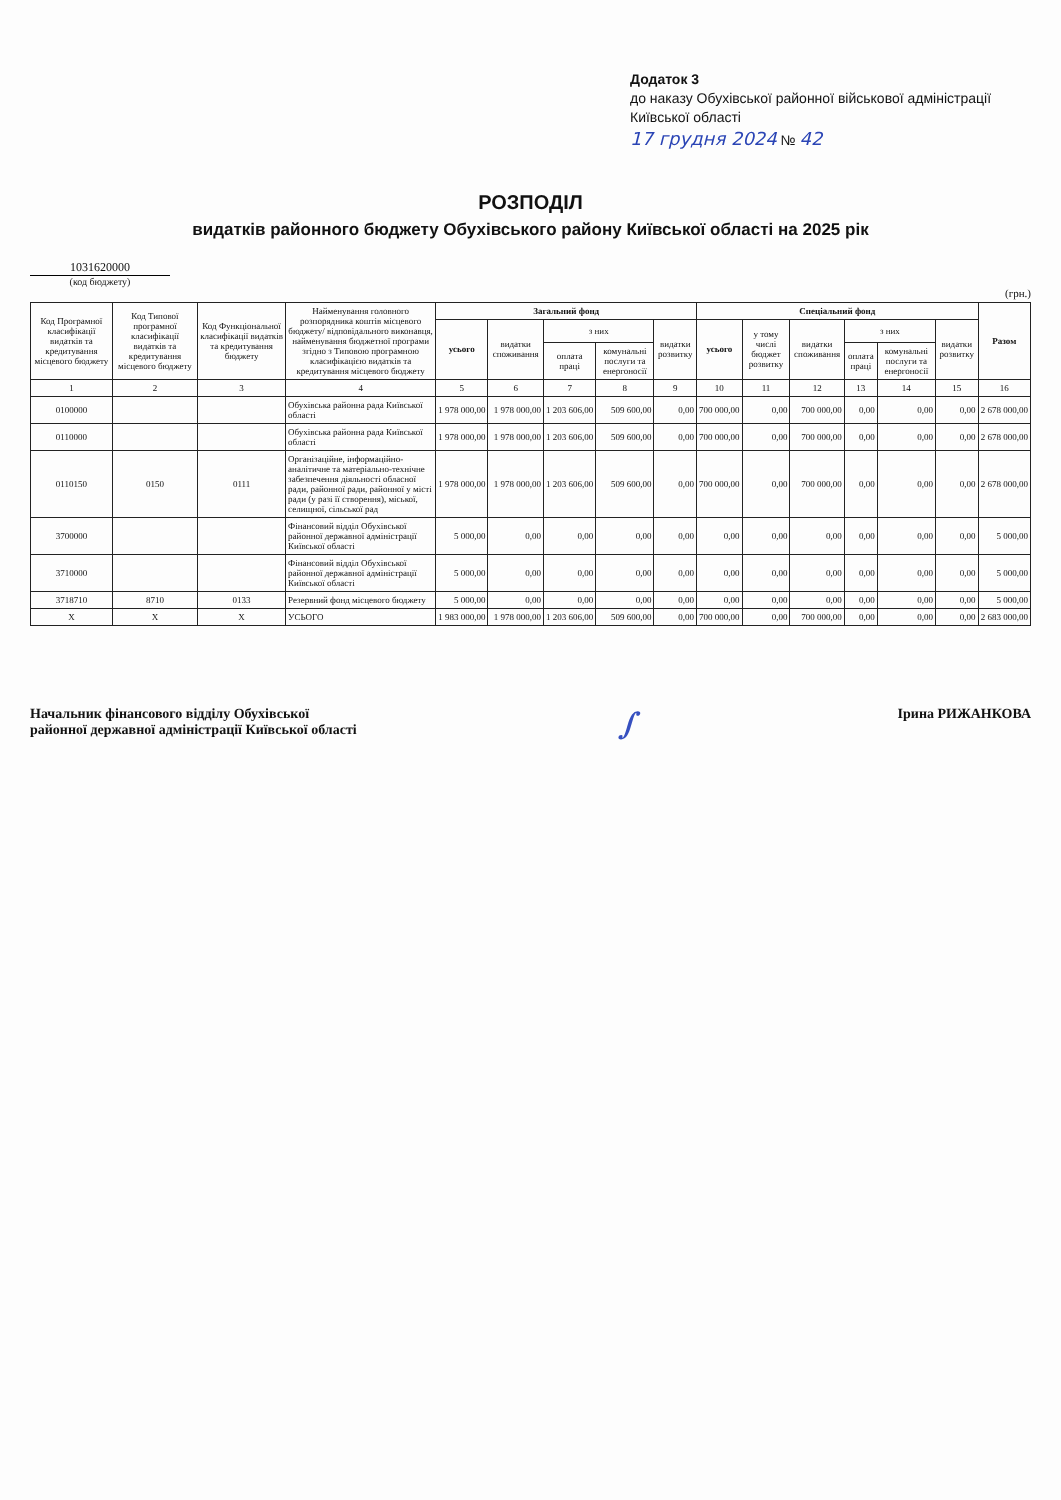Додаток 3
до наказу Обухівської районної військової адміністрації Київської області
17 грудня 2024 № 42
РОЗПОДІЛ
видатків районного бюджету Обухівського району Київської області на 2025 рік
1031620000
(код бюджету)
(грн.)
| Код Програмної класифікації видатків та кредитування місцевого бюджету | Код Типової програмної класифікації видатків та кредитування місцевого бюджету | Код Функціональної класифікації видатків та кредитування бюджету | Найменування головного розпорядника коштів місцевого бюджету/ відповідального виконавця, найменування бюджетної програми згідно з Типовою програмною класифікацією видатків та кредитування місцевого бюджету | Загальний фонд | | | | | Спеціальний фонд | | | | | | Разом |
| --- | --- | --- | --- | --- | --- | --- | --- | --- | --- | --- | --- | --- | --- | --- | --- |
| | | | | усього | видатки споживання | з них | | видатки розвитку | усього | у тому числі бюджет розвитку | видатки споживання | з них | | видатки розвитку | |
| | | | | | | оплата праці | комунальні послуги та енергоносії | | | | | оплата праці | комунальні послуги та енергоносії | | |
| 1 | 2 | 3 | 4 | 5 | 6 | 7 | 8 | 9 | 10 | 11 | 12 | 13 | 14 | 15 | 16 |
| 0100000 | | | Обухівська районна рада Київської області | 1 978 000,00 | 1 978 000,00 | 1 203 606,00 | 509 600,00 | 0,00 | 700 000,00 | 0,00 | 700 000,00 | 0,00 | 0,00 | 0,00 | 2 678 000,00 |
| 0110000 | | | Обухівська районна рада Київської області | 1 978 000,00 | 1 978 000,00 | 1 203 606,00 | 509 600,00 | 0,00 | 700 000,00 | 0,00 | 700 000,00 | 0,00 | 0,00 | 0,00 | 2 678 000,00 |
| 0110150 | 0150 | 0111 | Організаційне, інформаційно-аналітичне та матеріально-технічне забезпечення діяльності обласної ради, районної ради, районної у місті ради (у разі її створення), міської, селищної, сільської рад | 1 978 000,00 | 1 978 000,00 | 1 203 606,00 | 509 600,00 | 0,00 | 700 000,00 | 0,00 | 700 000,00 | 0,00 | 0,00 | 0,00 | 2 678 000,00 |
| 3700000 | | | Фінансовий відділ Обухівської районної державної адміністрації Київської області | 5 000,00 | 0,00 | 0,00 | 0,00 | 0,00 | 0,00 | 0,00 | 0,00 | 0,00 | 0,00 | 0,00 | 5 000,00 |
| 3710000 | | | Фінансовий відділ Обухівської районної державної адміністрації Київської області | 5 000,00 | 0,00 | 0,00 | 0,00 | 0,00 | 0,00 | 0,00 | 0,00 | 0,00 | 0,00 | 0,00 | 5 000,00 |
| 3718710 | 8710 | 0133 | Резервний фонд місцевого бюджету | 5 000,00 | 0,00 | 0,00 | 0,00 | 0,00 | 0,00 | 0,00 | 0,00 | 0,00 | 0,00 | 0,00 | 5 000,00 |
| X | X | X | УСЬОГО | 1 983 000,00 | 1 978 000,00 | 1 203 606,00 | 509 600,00 | 0,00 | 700 000,00 | 0,00 | 700 000,00 | 0,00 | 0,00 | 0,00 | 2 683 000,00 |
Начальник фінансового відділу Обухівської
районної державної адміністрації Київської області
∫
Ірина РИЖАНКОВА